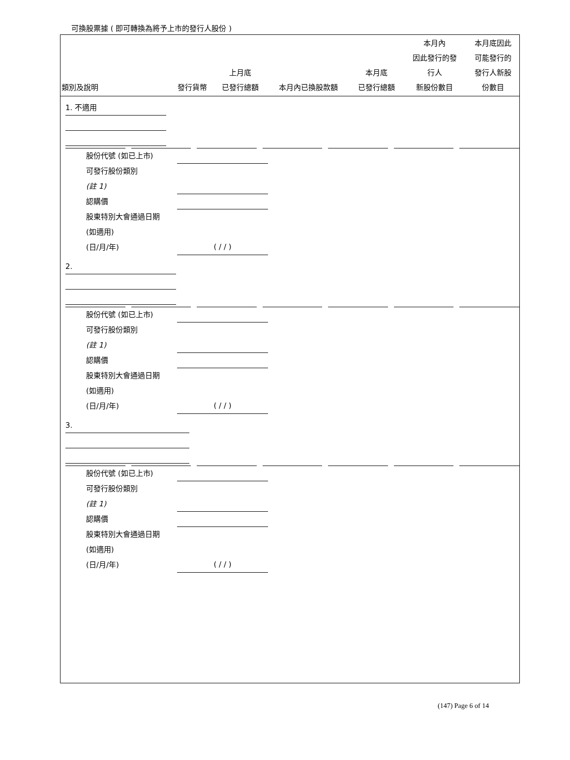可換股票據 ( 即可轉換為將予上市的發行人股份 )
| 類別及說明 | 發行貨幣 | 上月底 已發行總額 | 本月內已換股款額 | 本月底 已發行總額 | 本月內 因此發行的發 行人 新股份數目 | 本月底因此 可能發行的 發行人新股 份數目 |
| --- | --- | --- | --- | --- | --- | --- |
1. 不適用
股份代號 (如已上市)
可發行股份類別
(註 1)
認購價
股東特別大會通過日期
(如適用)
(日/月/年) ( / / )
2.
股份代號 (如已上市)
可發行股份類別
(註 1)
認購價
股東特別大會通過日期
(如適用)
(日/月/年) ( / / )
3.
股份代號 (如已上市)
可發行股份類別
(註 1)
認購價
股東特別大會通過日期
(如適用)
(日/月/年) ( / / )
(147) Page 6 of 14